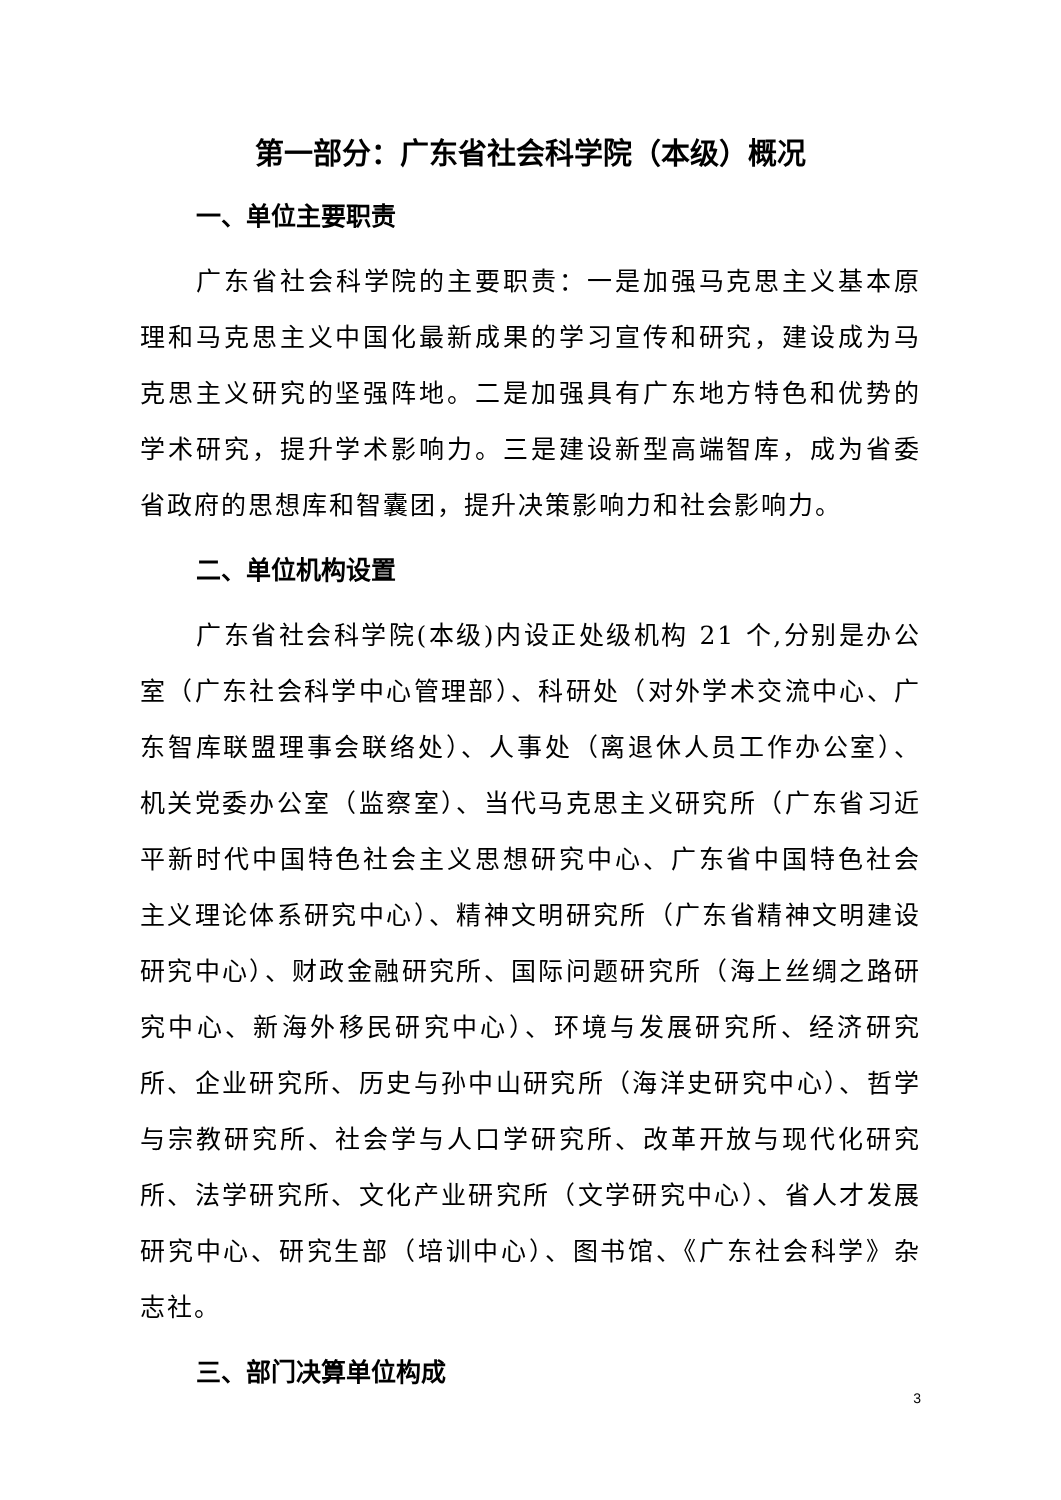第一部分：广东省社会科学院（本级）概况
一、单位主要职责
广东省社会科学院的主要职责：一是加强马克思主义基本原理和马克思主义中国化最新成果的学习宣传和研究，建设成为马克思主义研究的坚强阵地。二是加强具有广东地方特色和优势的学术研究，提升学术影响力。三是建设新型高端智库，成为省委省政府的思想库和智囊团，提升决策影响力和社会影响力。
二、单位机构设置
广东省社会科学院(本级)内设正处级机构 21 个,分别是办公室（广东社会科学中心管理部）、科研处（对外学术交流中心、广东智库联盟理事会联络处）、人事处（离退休人员工作办公室）、机关党委办公室（监察室）、当代马克思主义研究所（广东省习近平新时代中国特色社会主义思想研究中心、广东省中国特色社会主义理论体系研究中心）、精神文明研究所（广东省精神文明建设研究中心）、财政金融研究所、国际问题研究所（海上丝绸之路研究中心、新海外移民研究中心）、环境与发展研究所、经济研究所、企业研究所、历史与孙中山研究所（海洋史研究中心）、哲学与宗教研究所、社会学与人口学研究所、改革开放与现代化研究所、法学研究所、文化产业研究所（文学研究中心）、省人才发展研究中心、研究生部（培训中心）、图书馆、《广东社会科学》杂志社。
三、部门决算单位构成
3